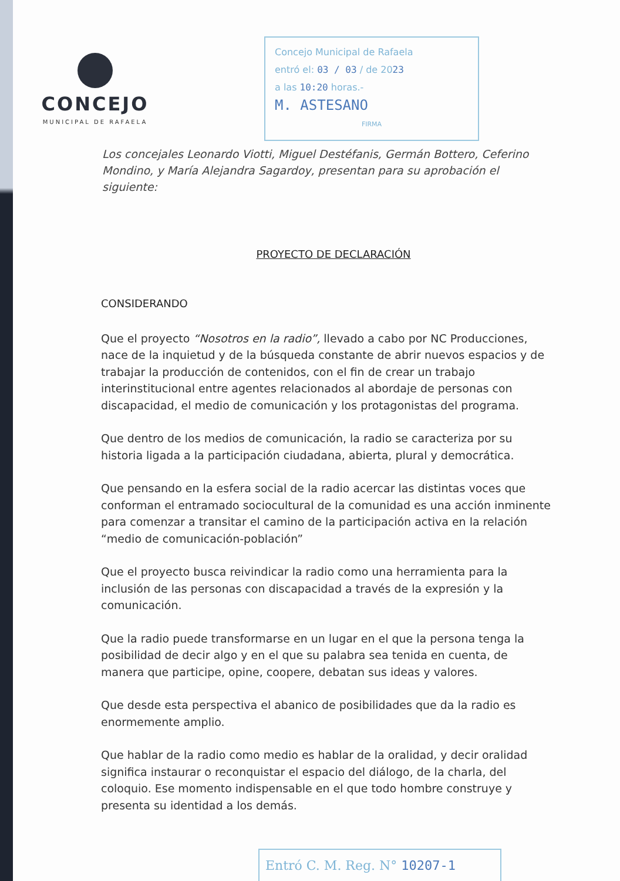CONCEJO
MUNICIPAL DE RAFAELA
Concejo Municipal de Rafaela
entró el: 03 / 03 / de 2023
a las 10:20 horas.-
M. ASTESANO
FIRMA
Los concejales Leonardo Viotti, Miguel Destéfanis, Germán Bottero, Ceferino Mondino, y María Alejandra Sagardoy, presentan para su aprobación el siguiente:
PROYECTO DE DECLARACIÓN
CONSIDERANDO
Que el proyecto “Nosotros en la radio”, llevado a cabo por NC Producciones, nace de la inquietud y de la búsqueda constante de abrir nuevos espacios y de trabajar la producción de contenidos, con el fin de crear un trabajo interinstitucional entre agentes relacionados al abordaje de personas con discapacidad, el medio de comunicación y los protagonistas del programa.
Que dentro de los medios de comunicación, la radio se caracteriza por su historia ligada a la participación ciudadana, abierta, plural y democrática.
Que pensando en la esfera social de la radio acercar las distintas voces que conforman el entramado sociocultural de la comunidad es una acción inminente para comenzar a transitar el camino de la participación activa en la relación “medio de comunicación-población”
Que el proyecto busca reivindicar la radio como una herramienta para la inclusión de las personas con discapacidad a través de la expresión y la comunicación.
Que la radio puede transformarse en un lugar en el que la persona tenga la posibilidad de decir algo y en el que su palabra sea tenida en cuenta, de manera que participe, opine, coopere, debatan sus ideas y valores.
Que desde esta perspectiva el abanico de posibilidades que da la radio es enormemente amplio.
Que hablar de la radio como medio es hablar de la oralidad, y decir oralidad significa instaurar o reconquistar el espacio del diálogo, de la charla, del coloquio. Ese momento indispensable en el que todo hombre construye y presenta su identidad a los demás.
Entró C. M. Reg. N° 10207-1